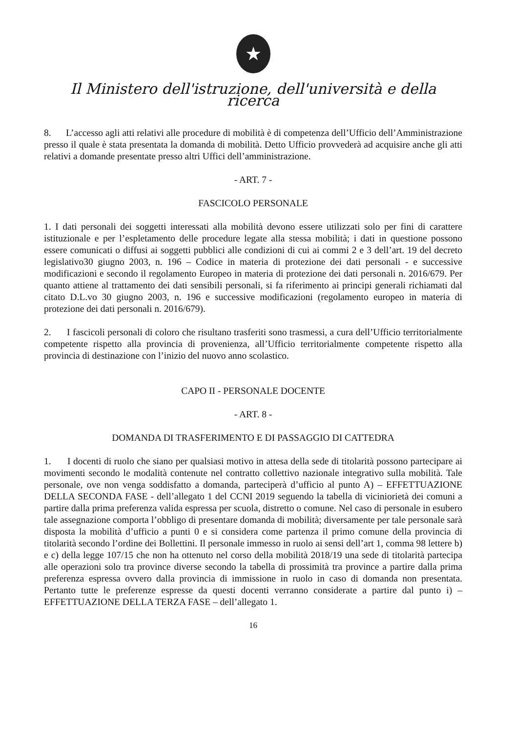★
Il Ministero dell'istruzione, dell'università e della ricerca
8. L’accesso agli atti relativi alle procedure di mobilità è di competenza dell’Ufficio dell’Amministrazione presso il quale è stata presentata la domanda di mobilità. Detto Ufficio provvederà ad acquisire anche gli atti relativi a domande presentate presso altri Uffici dell’amministrazione.
- ART. 7 -
FASCICOLO PERSONALE
1. I dati personali dei soggetti interessati alla mobilità devono essere utilizzati solo per fini di carattere istituzionale e per l’espletamento delle procedure legate alla stessa mobilità; i dati in questione possono essere comunicati o diffusi ai soggetti pubblici alle condizioni di cui ai commi 2 e 3 dell’art. 19 del decreto legislativo30 giugno 2003, n. 196 – Codice in materia di protezione dei dati personali - e successive modificazioni e secondo il regolamento Europeo in materia di protezione dei dati personali n. 2016/679. Per quanto attiene al trattamento dei dati sensibili personali, si fa riferimento ai principi generali richiamati dal citato D.L.vo 30 giugno 2003, n. 196 e successive modificazioni (regolamento europeo in materia di protezione dei dati personali n. 2016/679).
2. I fascicoli personali di coloro che risultano trasferiti sono trasmessi, a cura dell’Ufficio territorialmente competente rispetto alla provincia di provenienza, all’Ufficio territorialmente competente rispetto alla provincia di destinazione con l’inizio del nuovo anno scolastico.
CAPO II - PERSONALE DOCENTE
- ART. 8 -
DOMANDA DI TRASFERIMENTO E DI PASSAGGIO DI CATTEDRA
1. I docenti di ruolo che siano per qualsiasi motivo in attesa della sede di titolarità possono partecipare ai movimenti secondo le modalità contenute nel contratto collettivo nazionale integrativo sulla mobilità. Tale personale, ove non venga soddisfatto a domanda, parteciperà d’ufficio al punto A) – EFFETTUAZIONE DELLA SECONDA FASE - dell’allegato 1 del CCNI 2019 seguendo la tabella di viciniorietà dei comuni a partire dalla prima preferenza valida espressa per scuola, distretto o comune. Nel caso di personale in esubero tale assegnazione comporta l’obbligo di presentare domanda di mobilità; diversamente per tale personale sarà disposta la mobilità d’ufficio a punti 0 e si considera come partenza il primo comune della provincia di titolarità secondo l’ordine dei Bollettini. Il personale immesso in ruolo ai sensi dell’art 1, comma 98 lettere b) e c) della legge 107/15 che non ha ottenuto nel corso della mobilità 2018/19 una sede di titolarità partecipa alle operazioni solo tra province diverse secondo la tabella di prossimità tra province a partire dalla prima preferenza espressa ovvero dalla provincia di immissione in ruolo in caso di domanda non presentata. Pertanto tutte le preferenze espresse da questi docenti verranno considerate a partire dal punto i) – EFFETTUAZIONE DELLA TERZA FASE – dell’allegato 1.
16